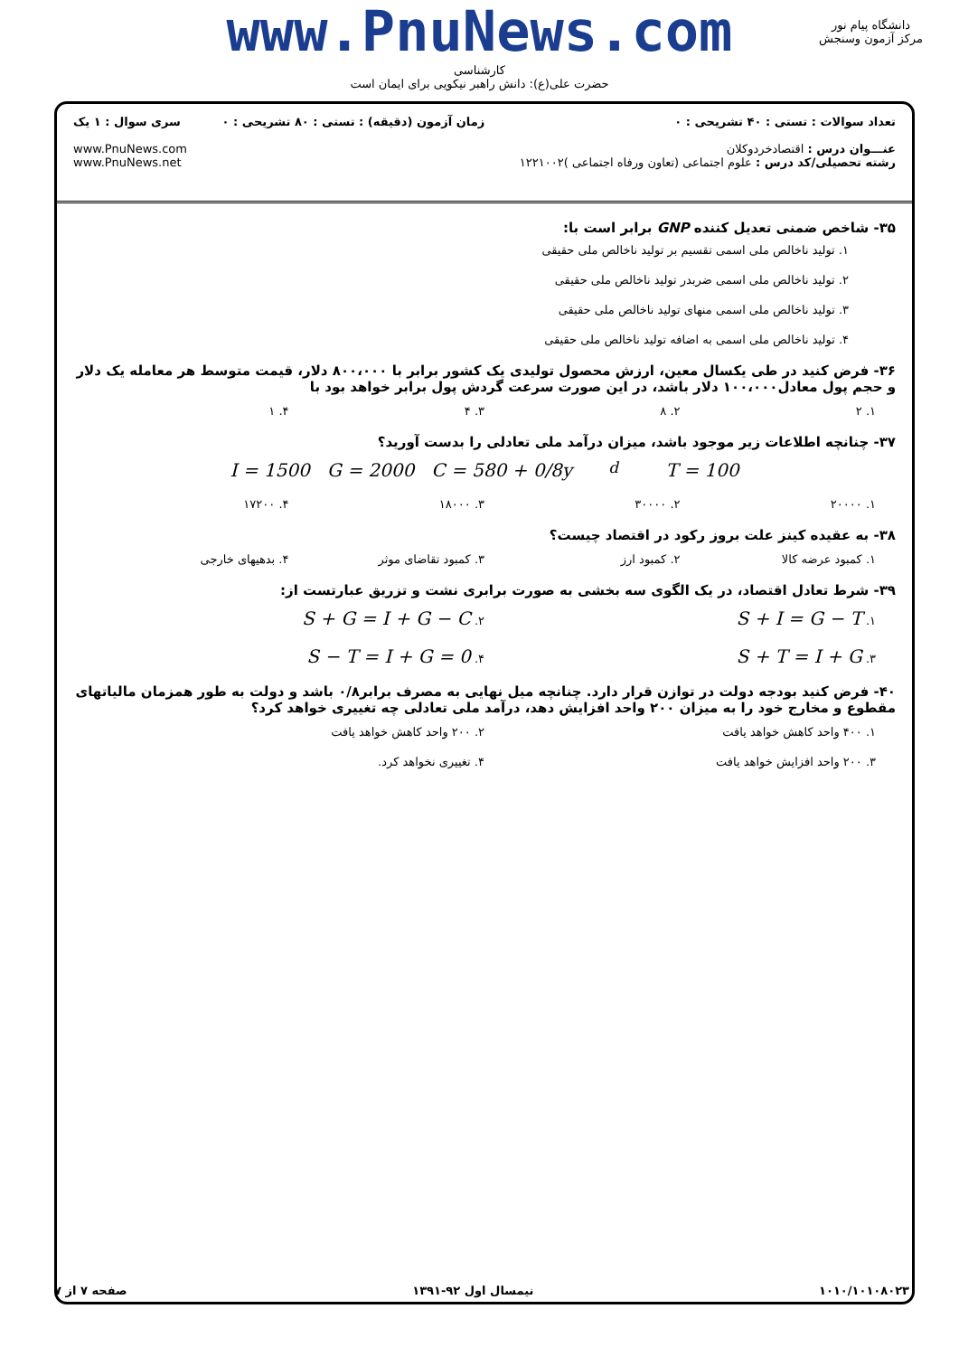www.PnuNews.com
کارشناسی
حضرت علی(ع): دانش راهبر نیکویی برای ایمان است
دانشگاه پیام نور
مرکز آزمون وسنجش
تعداد سوالات : تستی : ۴۰ تشریحی : ۰
عنـــوان درس : اقتصادخردوکلان
رشته تحصیلی/کد درس : علوم اجتماعی (تعاون ورفاه اجتماعی )۱۲۲۱۰۰۲
زمان آزمون (دقیقه) : تستی : ۸۰ تشریحی : ۰
سری سوال : ۱ یک
www.PnuNews.com
www.PnuNews.net
۳۵- شاخص ضمنی تعدیل کننده GNP برابر است با:
۱. تولید ناخالص ملی اسمی تقسیم بر تولید ناخالص ملی حقیقی
۲. تولید ناخالص ملی اسمی ضربدر تولید ناخالص ملی حقیقی
۳. تولید ناخالص ملی اسمی منهای تولید ناخالص ملی حقیقی
۴. تولید ناخالص ملی اسمی به اضافه تولید ناخالص ملی حقیقی
۳۶- فرض کنید در طی یکسال معین، ارزش محصول تولیدی یک کشور برابر با ۸۰۰،۰۰۰ دلار، قیمت متوسط هر معامله یک دلار و حجم پول معادل۱۰۰،۰۰۰ دلار باشد، در این صورت سرعت گردش پول برابر خواهد بود با
۱. ۲ ۲. ۸ ۳. ۴ ۴. ۱
۳۷- چنانچه اطلاعات زیر موجود باشد، میزان درآمد ملی تعادلی را بدست آورید؟
I = 1500 G = 2000 C = 580 + 0/8y<sub>d</sub> T = 100
۱. ۲۰۰۰۰ ۲. ۳۰۰۰۰ ۳. ۱۸۰۰۰ ۴. ۱۷۲۰۰
۳۸- به عقیده کینز علت بروز رکود در اقتصاد چیست؟
۱. کمبود عرضه کالا ۲. کمبود ارز ۳. کمبود تقاضای موثر ۴. بدهیهای خارجی
۳۹- شرط تعادل اقتصاد، در یک الگوی سه بخشی به صورت برابری نشت و تزریق عبارتست از:
۱. S + I = G − T ۲. S + G = I + G − C
۳. S + T = I + G ۴. S − T = I + G = 0
۴۰- فرض کنید بودجه دولت در توازن قرار دارد. چنانچه میل نهایی به مصرف برابر۰/۸ باشد و دولت به طور همزمان مالیاتهای مقطوع و مخارج خود را به میزان ۲۰۰ واحد افزایش دهد، درآمد ملی تعادلی چه تغییری خواهد کرد؟
۱. ۴۰۰ واحد کاهش خواهد یافت ۲. ۲۰۰ واحد کاهش خواهد یافت
۳. ۲۰۰ واحد افزایش خواهد یافت ۴. تغییری نخواهد کرد.
۱۰۱۰/۱۰۱۰۸۰۲۳ نیمسال اول ۹۲-۱۳۹۱ صفحه ۷ از ۷